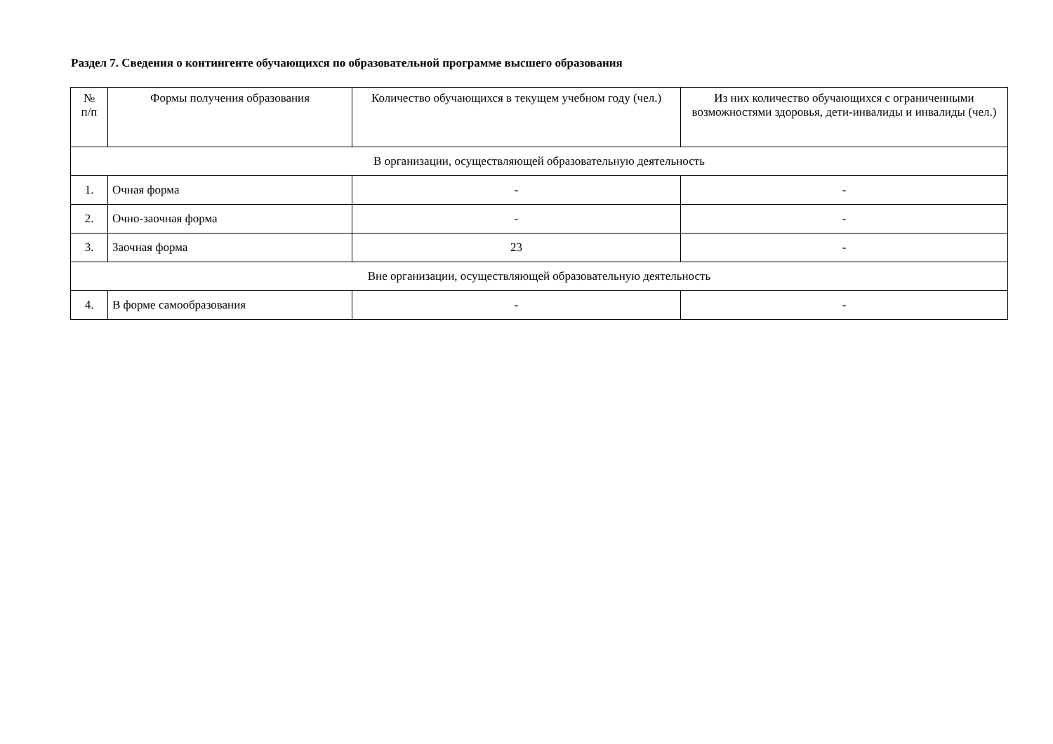Раздел 7. Сведения о контингенте обучающихся по образовательной программе высшего образования
| № п/п | Формы получения образования | Количество обучающихся в текущем учебном году (чел.) | Из них количество обучающихся с ограниченными возможностями здоровья, дети-инвалиды и инвалиды (чел.) |
| --- | --- | --- | --- |
| В организации, осуществляющей образовательную деятельность | | | |
| 1. | Очная форма | - | - |
| 2. | Очно-заочная форма | - | - |
| 3. | Заочная форма | 23 | - |
| Вне организации, осуществляющей образовательную деятельность | | | |
| 4. | В форме самообразования | - | - |